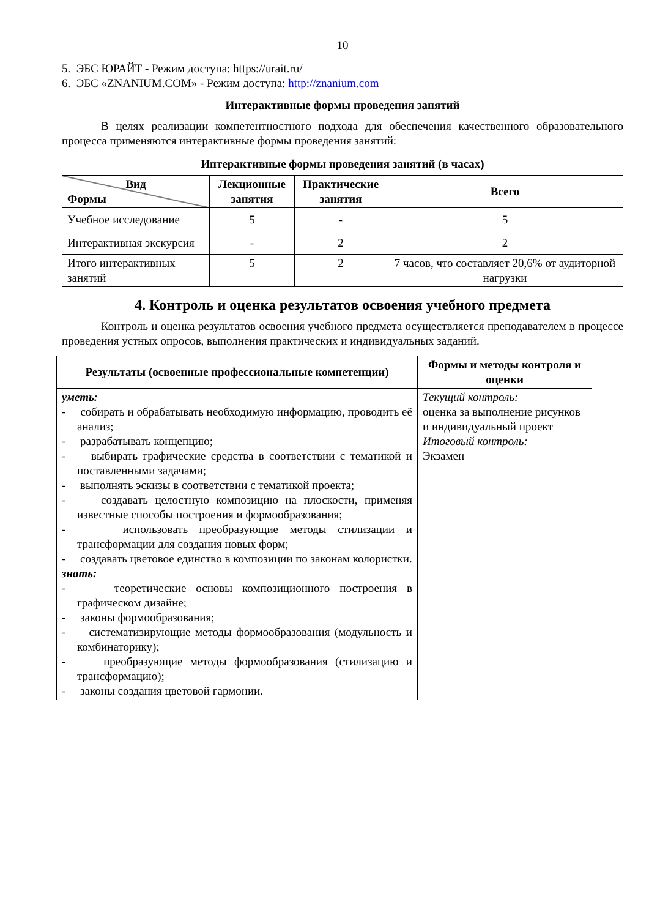10
5. ЭБС ЮРАЙТ - Режим доступа: https://urait.ru/
6. ЭБС «ZNANIUM.COM» - Режим доступа: http://znanium.com
Интерактивные формы проведения занятий
В целях реализации компетентностного подхода для обеспечения качественного образовательного процесса применяются интерактивные формы проведения занятий:
Интерактивные формы проведения занятий (в часах)
| Вид Формы | Лекционные занятия | Практические занятия | Всего |
| --- | --- | --- | --- |
| Учебное исследование | 5 | - | 5 |
| Интерактивная экскурсия | - | 2 | 2 |
| Итого интерактивных занятий | 5 | 2 | 7 часов, что составляет 20,6% от аудиторной нагрузки |
4. Контроль и оценка результатов освоения учебного предмета
Контроль и оценка результатов освоения учебного предмета осуществляется преподавателем в процессе проведения устных опросов, выполнения практических и индивидуальных заданий.
| Результаты (освоенные профессиональные компетенции) | Формы и методы контроля и оценки |
| --- | --- |
| уметь: - собирать и обрабатывать необходимую информацию, проводить её анализ; - разрабатывать концепцию; - выбирать графические средства в соответствии с тематикой и поставленными задачами; - выполнять эскизы в соответствии с тематикой проекта; - создавать целостную композицию на плоскости, применяя известные способы построения и формообразования; - использовать преобразующие методы стилизации и трансформации для создания новых форм; - создавать цветовое единство в композиции по законам колористки. знать: - теоретические основы композиционного построения в графическом дизайне; - законы формообразования; - систематизирующие методы формообразования (модульность и комбинаторику); - преобразующие методы формообразования (стилизацию и трансформацию); - законы создания цветовой гармонии. | Текущий контроль: оценка за выполнение рисунков и индивидуальный проект Итоговый контроль: Экзамен |